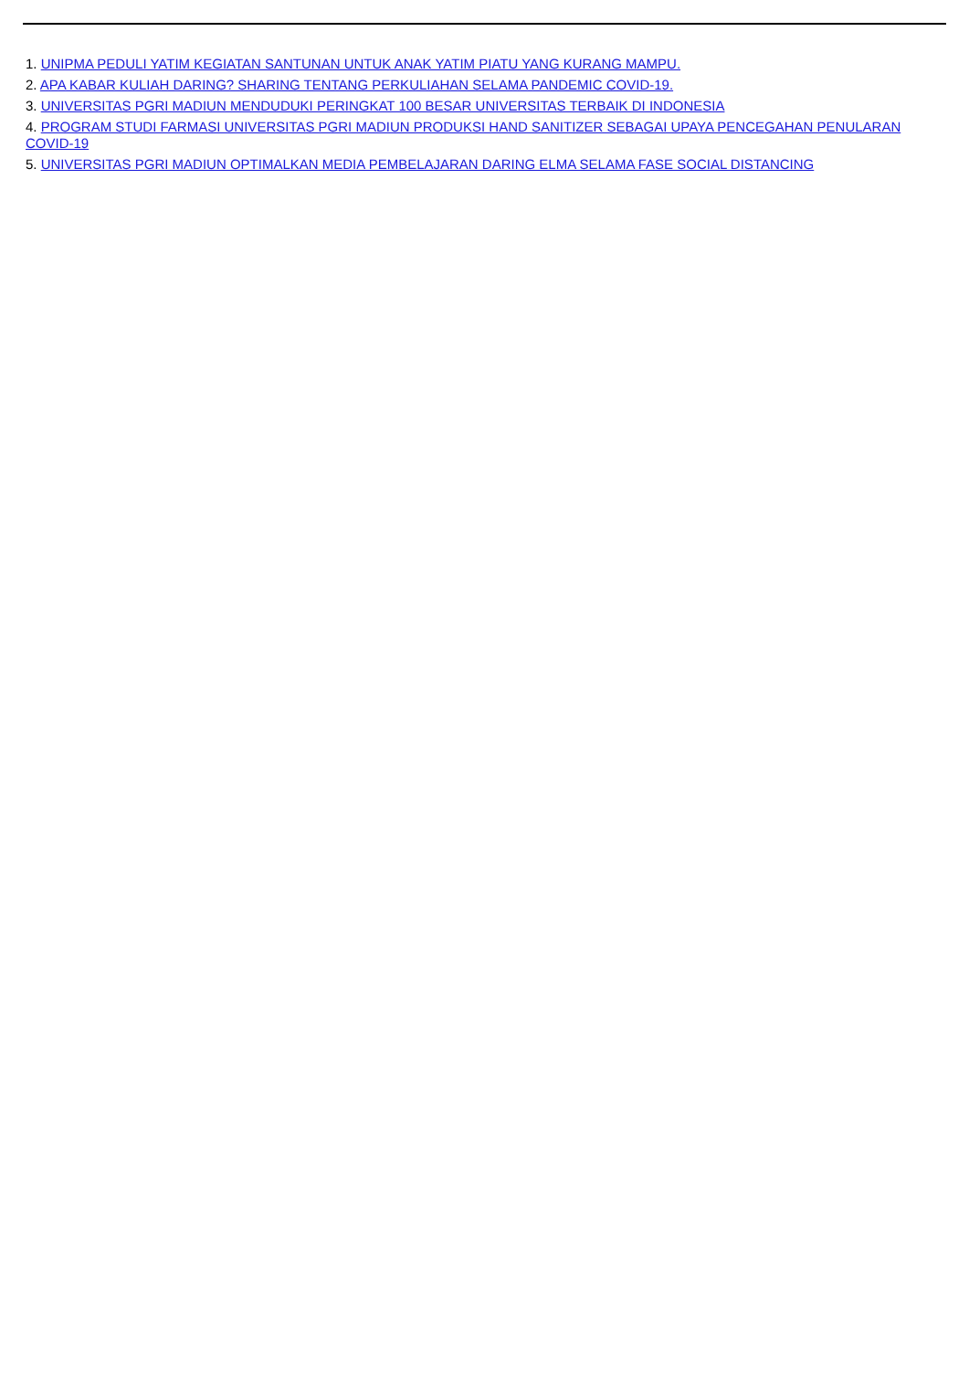1. UNIPMA PEDULI YATIM KEGIATAN SANTUNAN UNTUK ANAK YATIM PIATU YANG KURANG MAMPU.
2. APA KABAR KULIAH DARING? SHARING TENTANG PERKULIAHAN SELAMA PANDEMIC COVID-19.
3. UNIVERSITAS PGRI MADIUN MENDUDUKI PERINGKAT 100 BESAR UNIVERSITAS TERBAIK DI INDONESIA
4. PROGRAM STUDI FARMASI UNIVERSITAS PGRI MADIUN PRODUKSI HAND SANITIZER SEBAGAI UPAYA PENCEGAHAN PENULARAN COVID-19
5. UNIVERSITAS PGRI MADIUN OPTIMALKAN MEDIA PEMBELAJARAN DARING ELMA SELAMA FASE SOCIAL DISTANCING